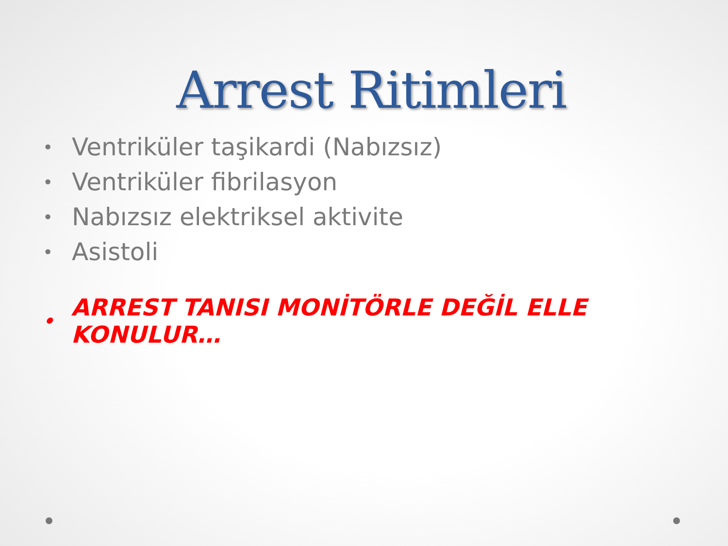Arrest Ritimleri
• Ventriküler taşikardi (Nabızsız)
• Ventriküler fibrilasyon
• Nabızsız elektriksel aktivite
• Asistoli
• ARREST TANISI MONİTÖRLE DEĞİL ELLE KONULUR…